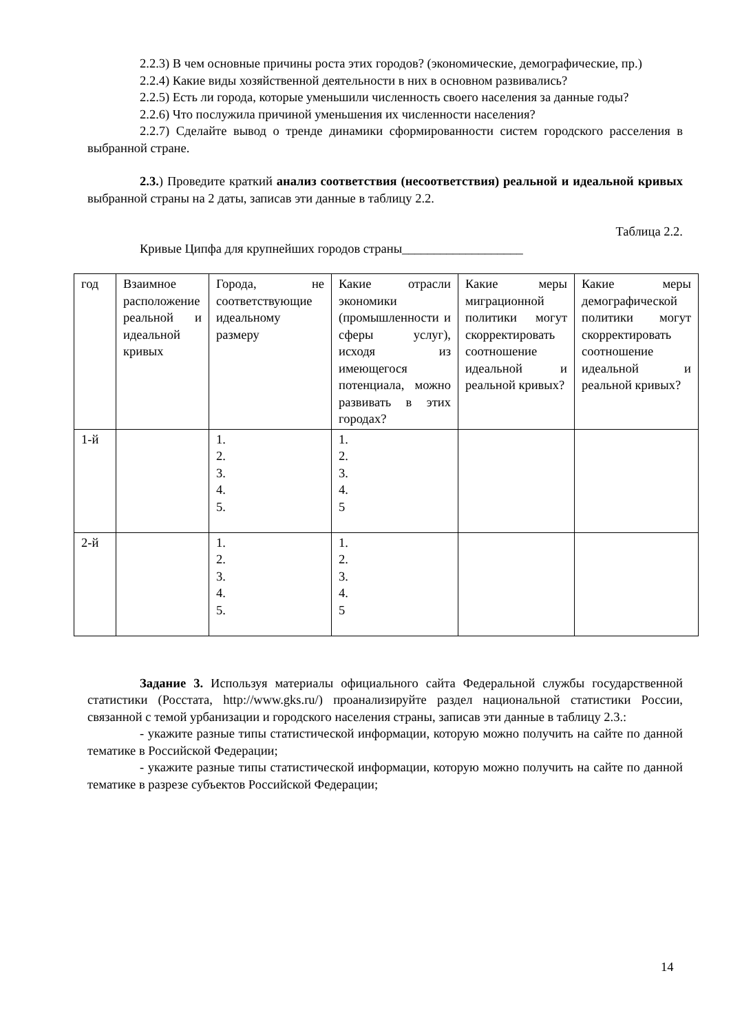2.2.3) В чем основные причины роста этих городов? (экономические, демографические, пр.)
2.2.4) Какие виды хозяйственной деятельности в них в основном развивались?
2.2.5) Есть ли города, которые уменьшили численность своего населения за данные годы?
2.2.6) Что послужила причиной уменьшения их численности населения?
2.2.7) Сделайте вывод о тренде динамики сформированности систем городского расселения в выбранной стране.
2.3.) Проведите краткий анализ соответствия (несоответствия) реальной и идеальной кривых выбранной страны на 2 даты, записав эти данные в таблицу 2.2.
Таблица 2.2.
Кривые Ципфа для крупнейших городов страны___________________
| год | Взаимное расположение реальной и идеальной кривых | Города, не соответствующие идеальному размеру | Какие отрасли экономики (промышленности и сферы услуг), исходя из имеющегося потенциала, можно развивать в этих городах? | Какие меры миграционной политики могут скорректировать соотношение идеальной и реальной кривых? | Какие меры демографической политики могут скорректировать соотношение идеальной и реальной кривых? |
| 1-й | | 1. 2. 3. 4. 5. | 1. 2. 3. 4. 5 | | |
| 2-й | | 1. 2. 3. 4. 5. | 1. 2. 3. 4. 5 | | |
Задание 3. Используя материалы официального сайта Федеральной службы государственной статистики (Росстата, http://www.gks.ru/) проанализируйте раздел национальной статистики России, связанной с темой урбанизации и городского населения страны, записав эти данные в таблицу 2.3.:
- укажите разные типы статистической информации, которую можно получить на сайте по данной тематике в Российской Федерации;
- укажите разные типы статистической информации, которую можно получить на сайте по данной тематике в разрезе субъектов Российской Федерации;
14